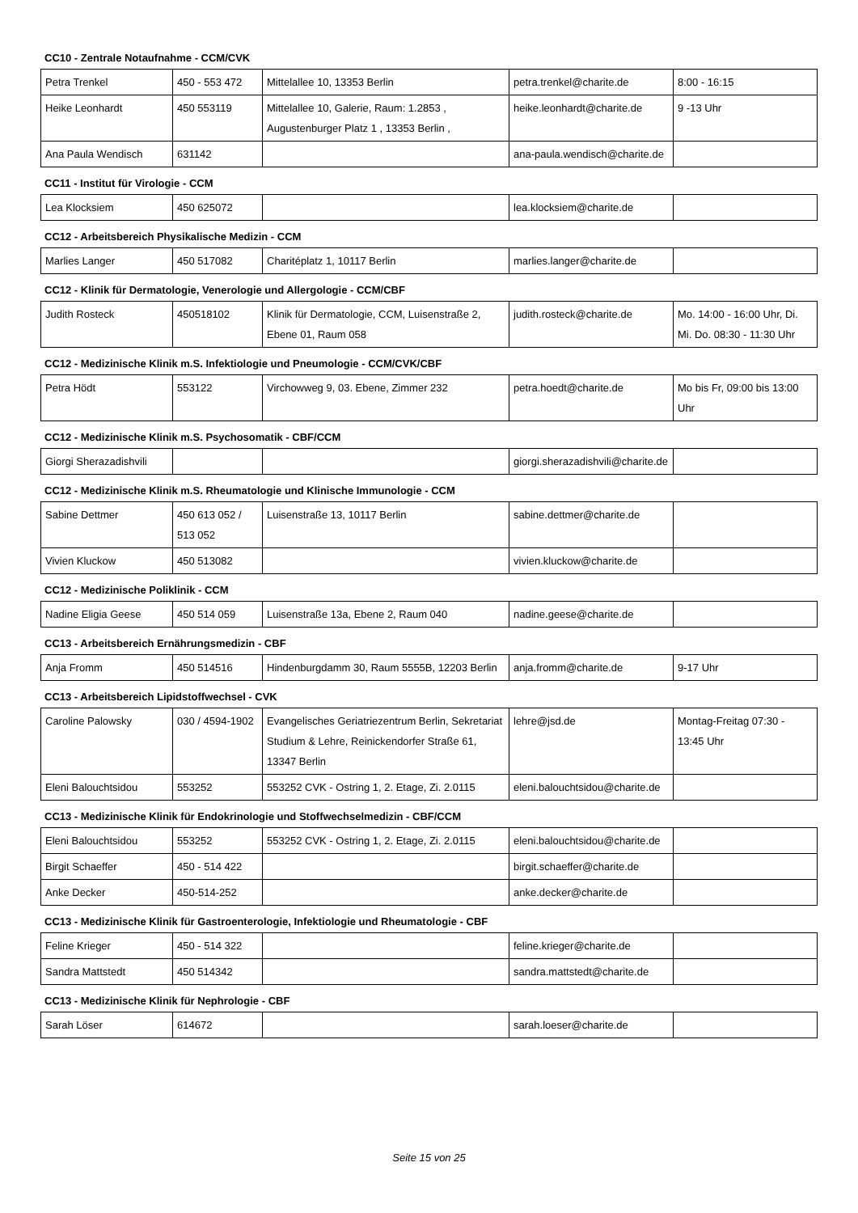CC10 - Zentrale Notaufnahme - CCM/CVK
| Petra Trenkel | 450 - 553 472 | Mittelallee 10, 13353 Berlin | petra.trenkel@charite.de | 8:00 - 16:15 |
| Heike Leonhardt | 450 553119 | Mittelallee 10, Galerie, Raum: 1.2853 , Augustenburger Platz 1 , 13353 Berlin , | heike.leonhardt@charite.de | 9 -13 Uhr |
| Ana Paula Wendisch | 631142 | | ana-paula.wendisch@charite.de | |
CC11 - Institut für Virologie - CCM
| Lea Klocksiem | 450 625072 | | lea.klocksiem@charite.de | |
CC12 - Arbeitsbereich Physikalische Medizin - CCM
| Marlies Langer | 450 517082 | Charitéplatz 1, 10117 Berlin | marlies.langer@charite.de | |
CC12 - Klinik für Dermatologie, Venerologie und Allergologie - CCM/CBF
| Judith Rosteck | 450518102 | Klinik für Dermatologie, CCM, Luisenstraße 2, Ebene 01, Raum 058 | judith.rosteck@charite.de | Mo. 14:00 - 16:00 Uhr, Di. Mi. Do. 08:30 - 11:30 Uhr |
CC12 - Medizinische Klinik m.S. Infektiologie und Pneumologie - CCM/CVK/CBF
| Petra Hödt | 553122 | Virchowweg 9, 03. Ebene, Zimmer 232 | petra.hoedt@charite.de | Mo bis Fr, 09:00 bis 13:00 Uhr |
CC12 - Medizinische Klinik m.S. Psychosomatik - CBF/CCM
| Giorgi Sherazadishvili | | | giorgi.sherazadishvili@charite.de | |
CC12 - Medizinische Klinik m.S. Rheumatologie und Klinische Immunologie - CCM
| Sabine Dettmer | 450 613 052 / 513 052 | Luisenstraße 13, 10117 Berlin | sabine.dettmer@charite.de | |
| Vivien Kluckow | 450 513082 | | vivien.kluckow@charite.de | |
CC12 - Medizinische Poliklinik - CCM
| Nadine Eligia Geese | 450 514 059 | Luisenstraße 13a, Ebene 2, Raum 040 | nadine.geese@charite.de | |
CC13 - Arbeitsbereich Ernährungsmedizin - CBF
| Anja Fromm | 450 514516 | Hindenburgdamm 30, Raum 5555B, 12203 Berlin | anja.fromm@charite.de | 9-17 Uhr |
CC13 - Arbeitsbereich Lipidstoffwechsel - CVK
| Caroline Palowsky | 030 / 4594-1902 | Evangelisches Geriatriezentrum Berlin, Sekretariat Studium & Lehre, Reinickendorfer Straße 61, 13347 Berlin | lehre@jsd.de | Montag-Freitag 07:30 - 13:45 Uhr |
| Eleni Balouchtsidou | 553252 | 553252 CVK - Ostring 1, 2. Etage, Zi. 2.0115 | eleni.balouchtsidou@charite.de | |
CC13 - Medizinische Klinik für Endokrinologie und Stoffwechselmedizin - CBF/CCM
| Eleni Balouchtsidou | 553252 | 553252 CVK - Ostring 1, 2. Etage, Zi. 2.0115 | eleni.balouchtsidou@charite.de | |
| Birgit Schaeffer | 450 - 514 422 | | birgit.schaeffer@charite.de | |
| Anke Decker | 450-514-252 | | anke.decker@charite.de | |
CC13 - Medizinische Klinik für Gastroenterologie, Infektiologie und Rheumatologie - CBF
| Feline Krieger | 450 - 514 322 | | feline.krieger@charite.de | |
| Sandra Mattstedt | 450 514342 | | sandra.mattstedt@charite.de | |
CC13 - Medizinische Klinik für Nephrologie - CBF
| Sarah Löser | 614672 | | sarah.loeser@charite.de | |
Seite 15 von 25